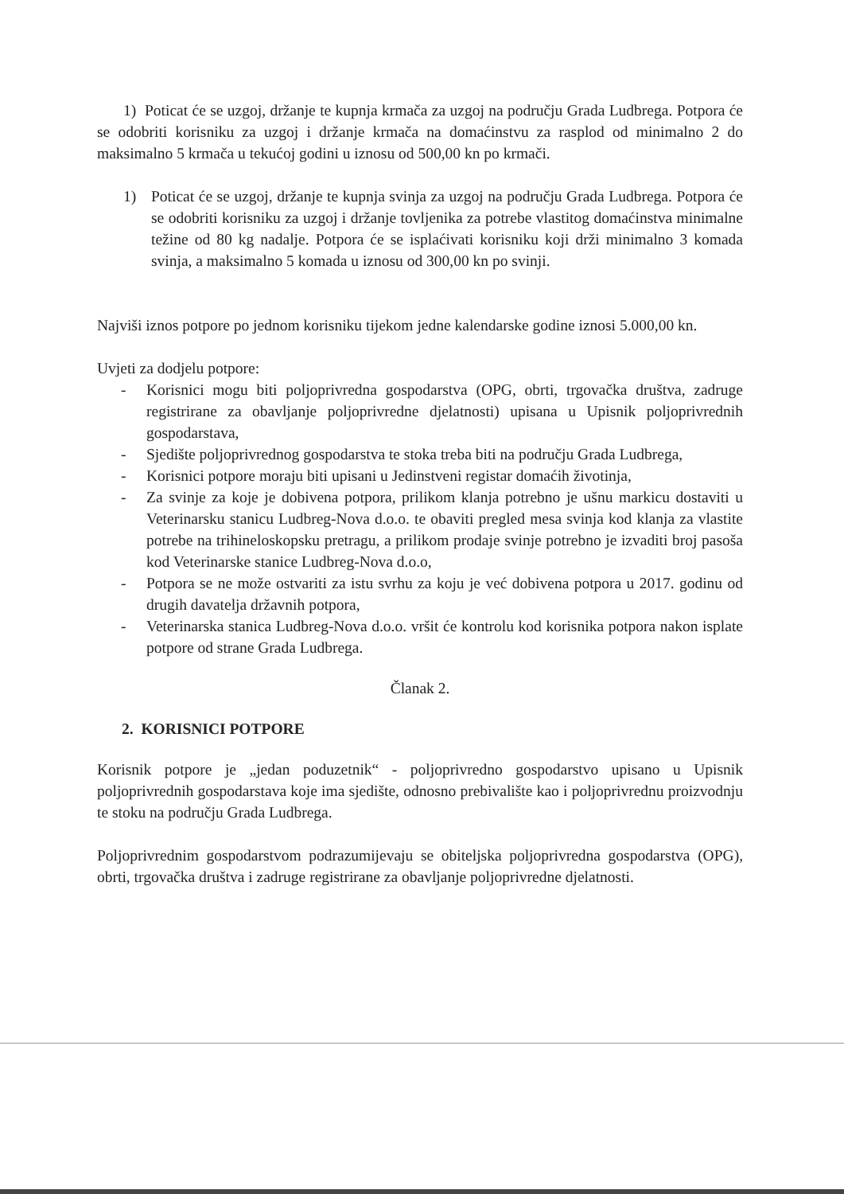1) Poticat će se uzgoj, držanje te kupnja krmača za uzgoj na području Grada Ludbrega. Potpora će se odobriti korisniku za uzgoj i držanje krmača na domaćinstvu za rasplod od minimalno 2 do maksimalno 5 krmača u tekućoj godini u iznosu od 500,00 kn po krmači.
1) Poticat će se uzgoj, držanje te kupnja svinja za uzgoj na području Grada Ludbrega. Potpora će se odobriti korisniku za uzgoj i držanje tovljenika za potrebe vlastitog domaćinstva minimalne težine od 80 kg nadalje. Potpora će se isplaćivati korisniku koji drži minimalno 3 komada svinja, a maksimalno 5 komada u iznosu od 300,00 kn po svinji.
Najviši iznos potpore po jednom korisniku tijekom jedne kalendarske godine iznosi 5.000,00 kn.
Uvjeti za dodjelu potpore:
- Korisnici mogu biti poljoprivredna gospodarstva (OPG, obrti, trgovačka društva, zadruge registrirane za obavljanje poljoprivredne djelatnosti) upisana u Upisnik poljoprivrednih gospodarstava,
- Sjedište poljoprivrednog gospodarstva te stoka treba biti na području Grada Ludbrega,
- Korisnici potpore moraju biti upisani u Jedinstveni registar domaćih životinja,
- Za svinje za koje je dobivena potpora, prilikom klanja potrebno je ušnu markicu dostaviti u Veterinarsku stanicu Ludbreg-Nova d.o.o. te obaviti pregled mesa svinja kod klanja za vlastite potrebe na trihineloskopsku pretragu, a prilikom prodaje svinje potrebno je izvaditi broj pasoša kod Veterinarske stanice Ludbreg-Nova d.o.o,
- Potpora se ne može ostvariti za istu svrhu za koju je već dobivena potpora u 2017. godinu od drugih davatelja državnih potpora,
- Veterinarska stanica Ludbreg-Nova d.o.o. vršit će kontrolu kod korisnika potpora nakon isplate potpore od strane Grada Ludbrega.
Članak 2.
2. KORISNICI POTPORE
Korisnik potpore je „jedan poduzetnik“ - poljoprivredno gospodarstvo upisano u Upisnik poljoprivrednih gospodarstava koje ima sjedište, odnosno prebivalište kao i poljoprivrednu proizvodnju te stoku na području Grada Ludbrega.
Poljoprivrednim gospodarstvom podrazumijevaju se obiteljska poljoprivredna gospodarstva (OPG), obrti, trgovačka društva i zadruge registrirane za obavljanje poljoprivredne djelatnosti.